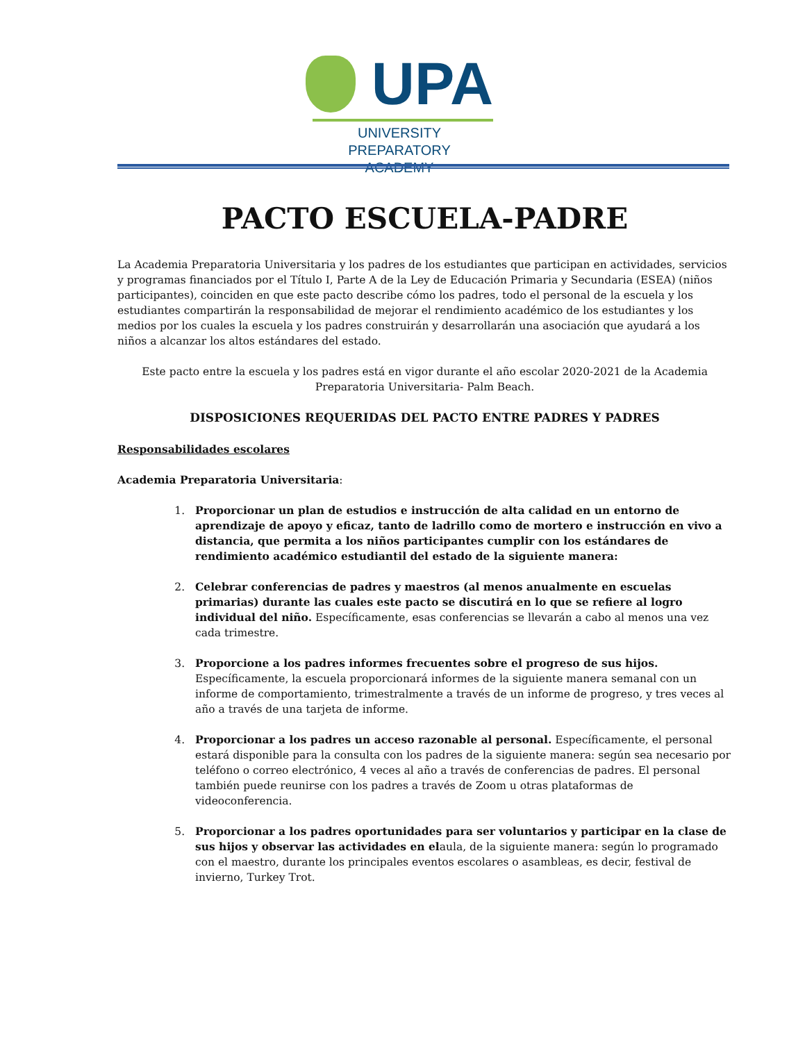UPA
UNIVERSITY PREPARATORY
ACADEMY
PACTO ESCUELA-PADRE
La Academia Preparatoria Universitaria y los padres de los estudiantes que participan en actividades, servicios y programas financiados por el Título I, Parte A de la Ley de Educación Primaria y Secundaria (ESEA) (niños participantes), coinciden en que este pacto describe cómo los padres, todo el personal de la escuela y los estudiantes compartirán la responsabilidad de mejorar el rendimiento académico de los estudiantes y los medios por los cuales la escuela y los padres construirán y desarrollarán una asociación que ayudará a los niños a alcanzar los altos estándares del estado.
Este pacto entre la escuela y los padres está en vigor durante el año escolar 2020-2021 de la Academia Preparatoria Universitaria- Palm Beach.
DISPOSICIONES REQUERIDAS DEL PACTO ENTRE PADRES Y PADRES
Responsabilidades escolares
Academia Preparatoria Universitaria:
1. Proporcionar un plan de estudios e instrucción de alta calidad en un entorno de aprendizaje de apoyo y eficaz, tanto de ladrillo como de mortero e instrucción en vivo a distancia, que permita a los niños participantes cumplir con los estándares de rendimiento académico estudiantil del estado de la siguiente manera:
2. Celebrar conferencias de padres y maestros (al menos anualmente en escuelas primarias) durante las cuales este pacto se discutirá en lo que se refiere al logro individual del niño. Específicamente, esas conferencias se llevarán a cabo al menos una vez cada trimestre.
3. Proporcione a los padres informes frecuentes sobre el progreso de sus hijos. Específicamente, la escuela proporcionará informes de la siguiente manera semanal con un informe de comportamiento, trimestralmente a través de un informe de progreso, y tres veces al año a través de una tarjeta de informe.
4. Proporcionar a los padres un acceso razonable al personal. Específicamente, el personal estará disponible para la consulta con los padres de la siguiente manera: según sea necesario por teléfono o correo electrónico, 4 veces al año a través de conferencias de padres. El personal también puede reunirse con los padres a través de Zoom u otras plataformas de videoconferencia.
5. Proporcionar a los padres oportunidades para ser voluntarios y participar en la clase de sus hijos y observar las actividades en elaula, de la siguiente manera: según lo programado con el maestro, durante los principales eventos escolares o asambleas, es decir, festival de invierno, Turkey Trot.